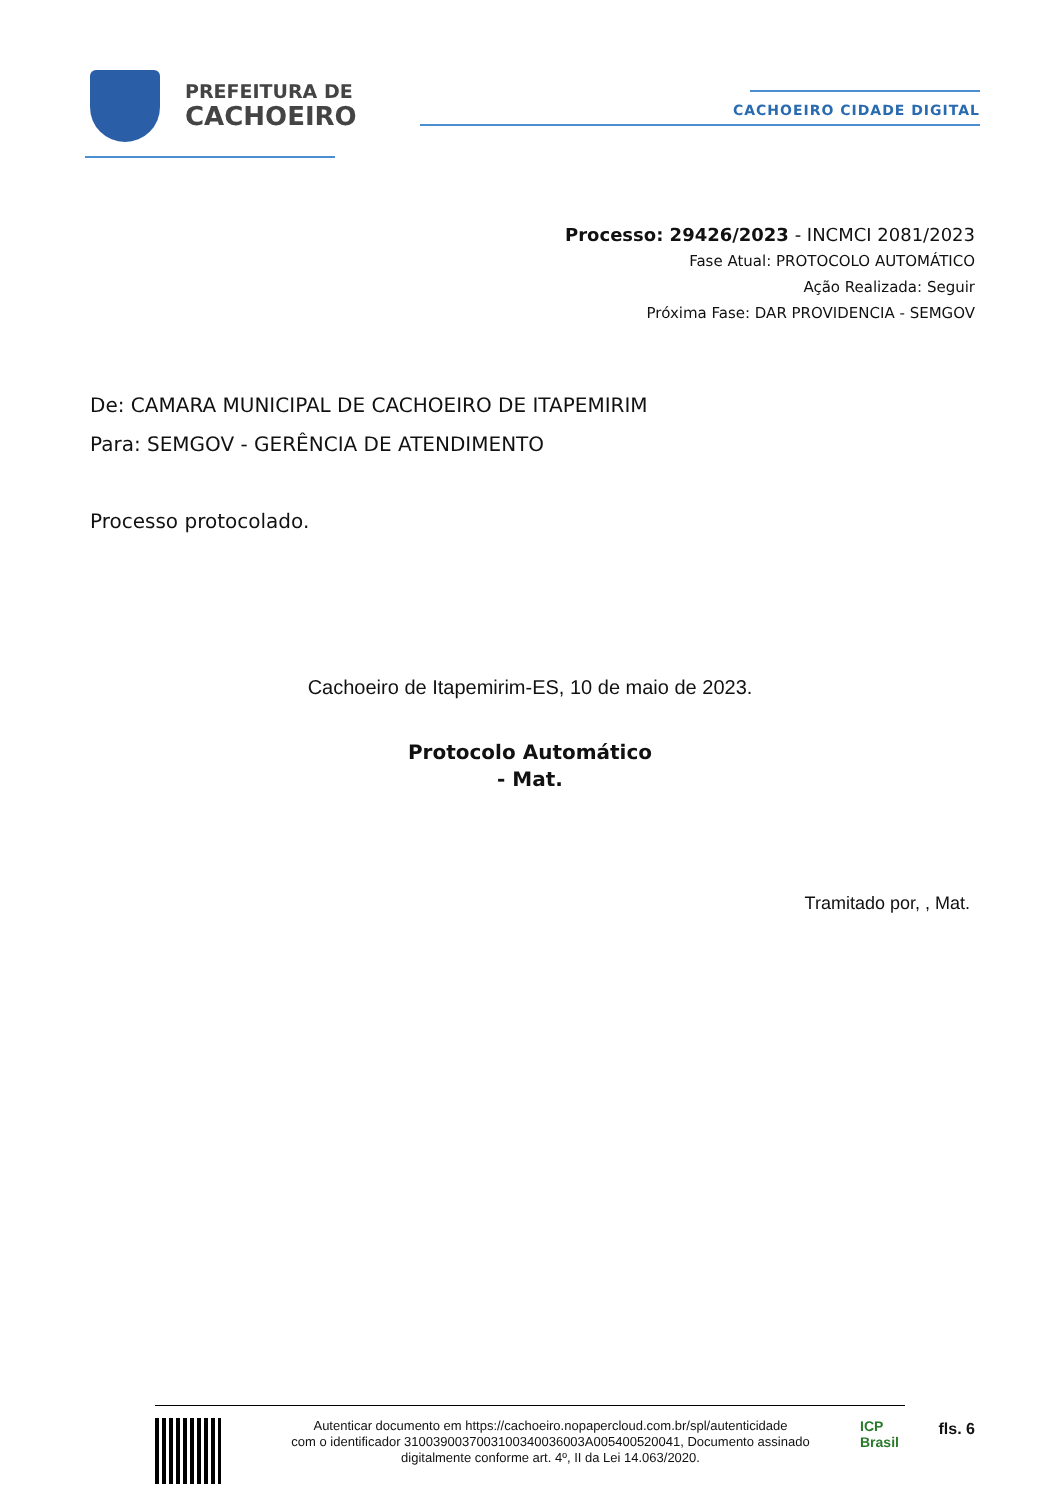PREFEITURA DE
CACHOEIRO
CACHOEIRO CIDADE DIGITAL
Processo: 29426/2023 - INCMCI 2081/2023
Fase Atual: PROTOCOLO AUTOMÁTICO
Ação Realizada: Seguir
Próxima Fase: DAR PROVIDENCIA - SEMGOV
De: CAMARA MUNICIPAL DE CACHOEIRO DE ITAPEMIRIM
Para: SEMGOV - GERÊNCIA DE ATENDIMENTO
Processo protocolado.
Cachoeiro de Itapemirim-ES, 10 de maio de 2023.
Protocolo Automático
- Mat.
Tramitado por, , Mat.
Autenticar documento em https://cachoeiro.nopapercloud.com.br/spl/autenticidade
com o identificador 3100390037003100340036003A005400520041, Documento assinado
digitalmente conforme art. 4º, II da Lei 14.063/2020.
ICP Brasil
fls. 6